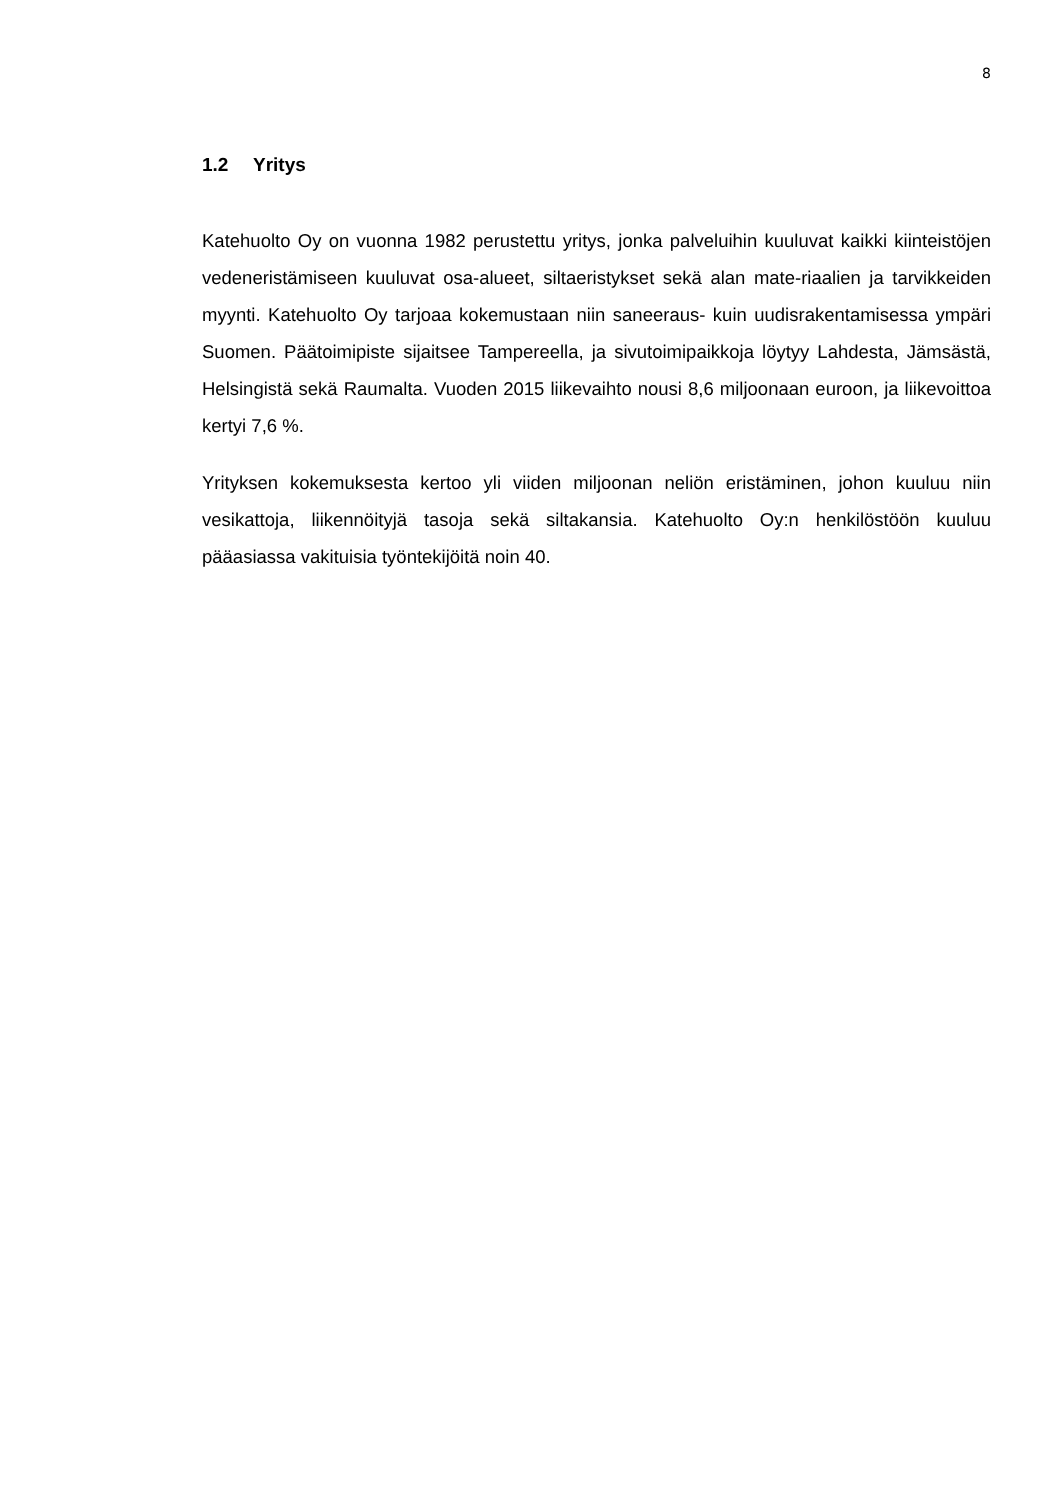8
1.2 Yritys
Katehuolto Oy on vuonna 1982 perustettu yritys, jonka palveluihin kuuluvat kaikki kiinteistöjen vedeneristämiseen kuuluvat osa-alueet, siltaeristykset sekä alan mate-riaalien ja tarvikkeiden myynti. Katehuolto Oy tarjoaa kokemustaan niin saneeraus- kuin uudisrakentamisessa ympäri Suomen. Päätoimipiste sijaitsee Tampereella, ja sivutoimipaikkoja löytyy Lahdesta, Jämsästä, Helsingistä sekä Raumalta. Vuoden 2015 liikevaihto nousi 8,6 miljoonaan euroon, ja liikevoittoa kertyi 7,6 %.
Yrityksen kokemuksesta kertoo yli viiden miljoonan neliön eristäminen, johon kuuluu niin vesikattoja, liikennöityjä tasoja sekä siltakansia. Katehuolto Oy:n henkilöstöön kuuluu pääasiassa vakituisia työntekijöitä noin 40.